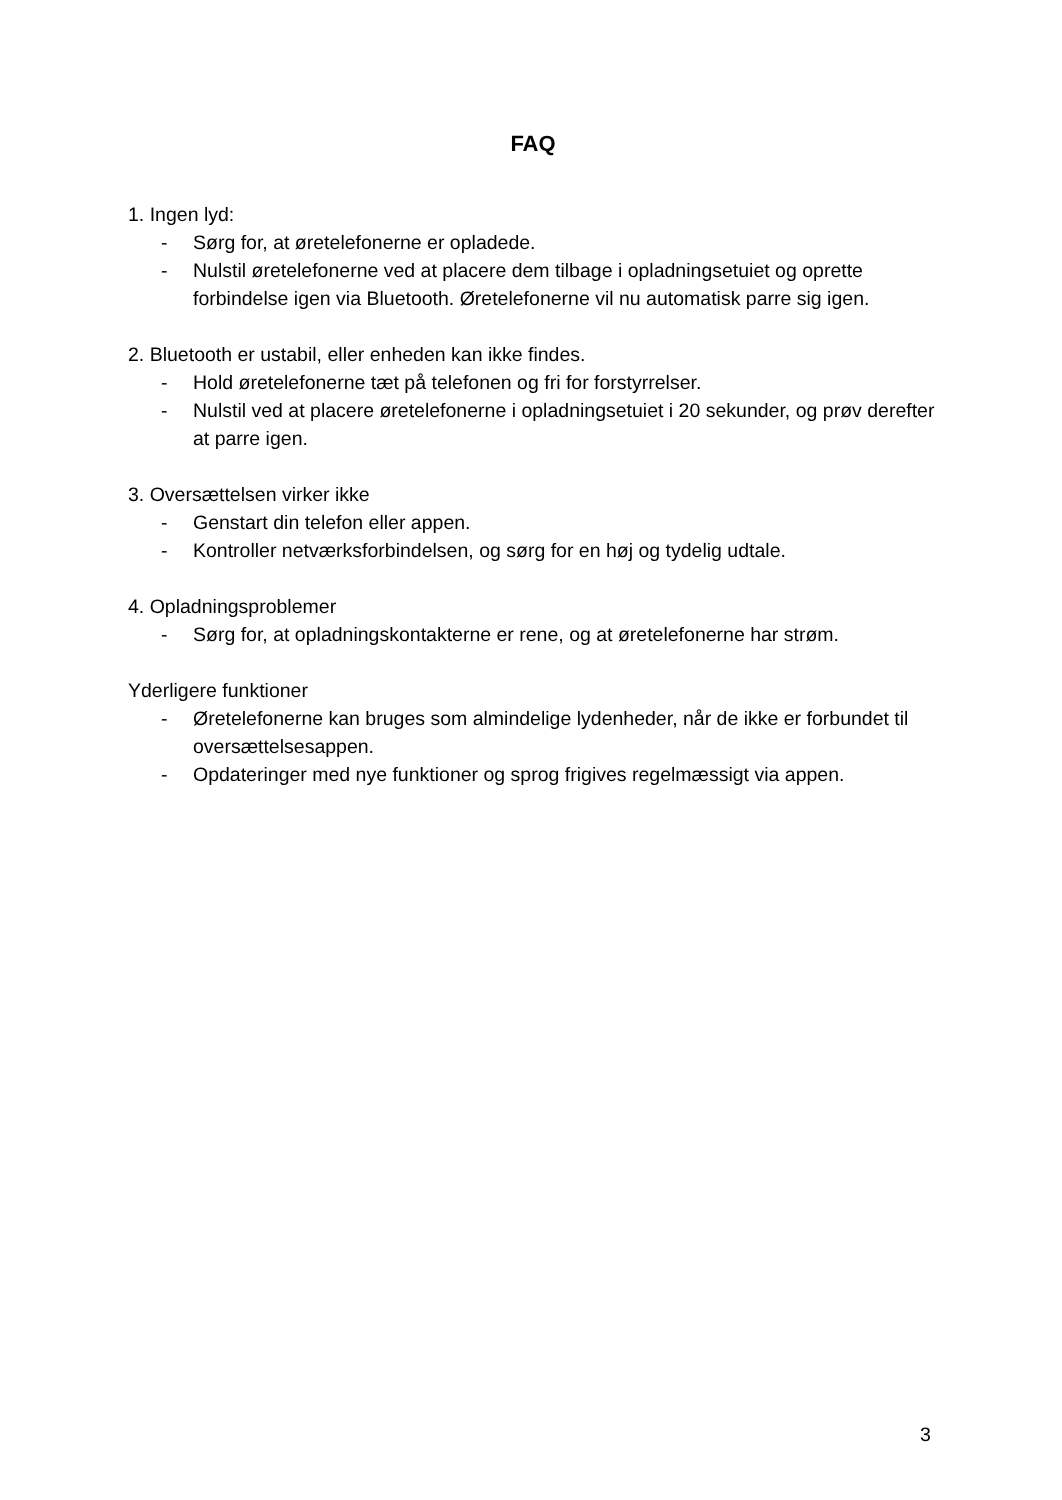FAQ
1. Ingen lyd:
- Sørg for, at øretelefonerne er opladede.
- Nulstil øretelefonerne ved at placere dem tilbage i opladningsetuiet og oprette forbindelse igen via Bluetooth. Øretelefonerne vil nu automatisk parre sig igen.
2. Bluetooth er ustabil, eller enheden kan ikke findes.
- Hold øretelefonerne tæt på telefonen og fri for forstyrrelser.
- Nulstil ved at placere øretelefonerne i opladningsetuiet i 20 sekunder, og prøv derefter at parre igen.
3. Oversættelsen virker ikke
- Genstart din telefon eller appen.
- Kontroller netværksforbindelsen, og sørg for en høj og tydelig udtale.
4. Opladningsproblemer
- Sørg for, at opladningskontakterne er rene, og at øretelefonerne har strøm.
Yderligere funktioner
- Øretelefonerne kan bruges som almindelige lydenheder, når de ikke er forbundet til oversættelsesappen.
- Opdateringer med nye funktioner og sprog frigives regelmæssigt via appen.
3